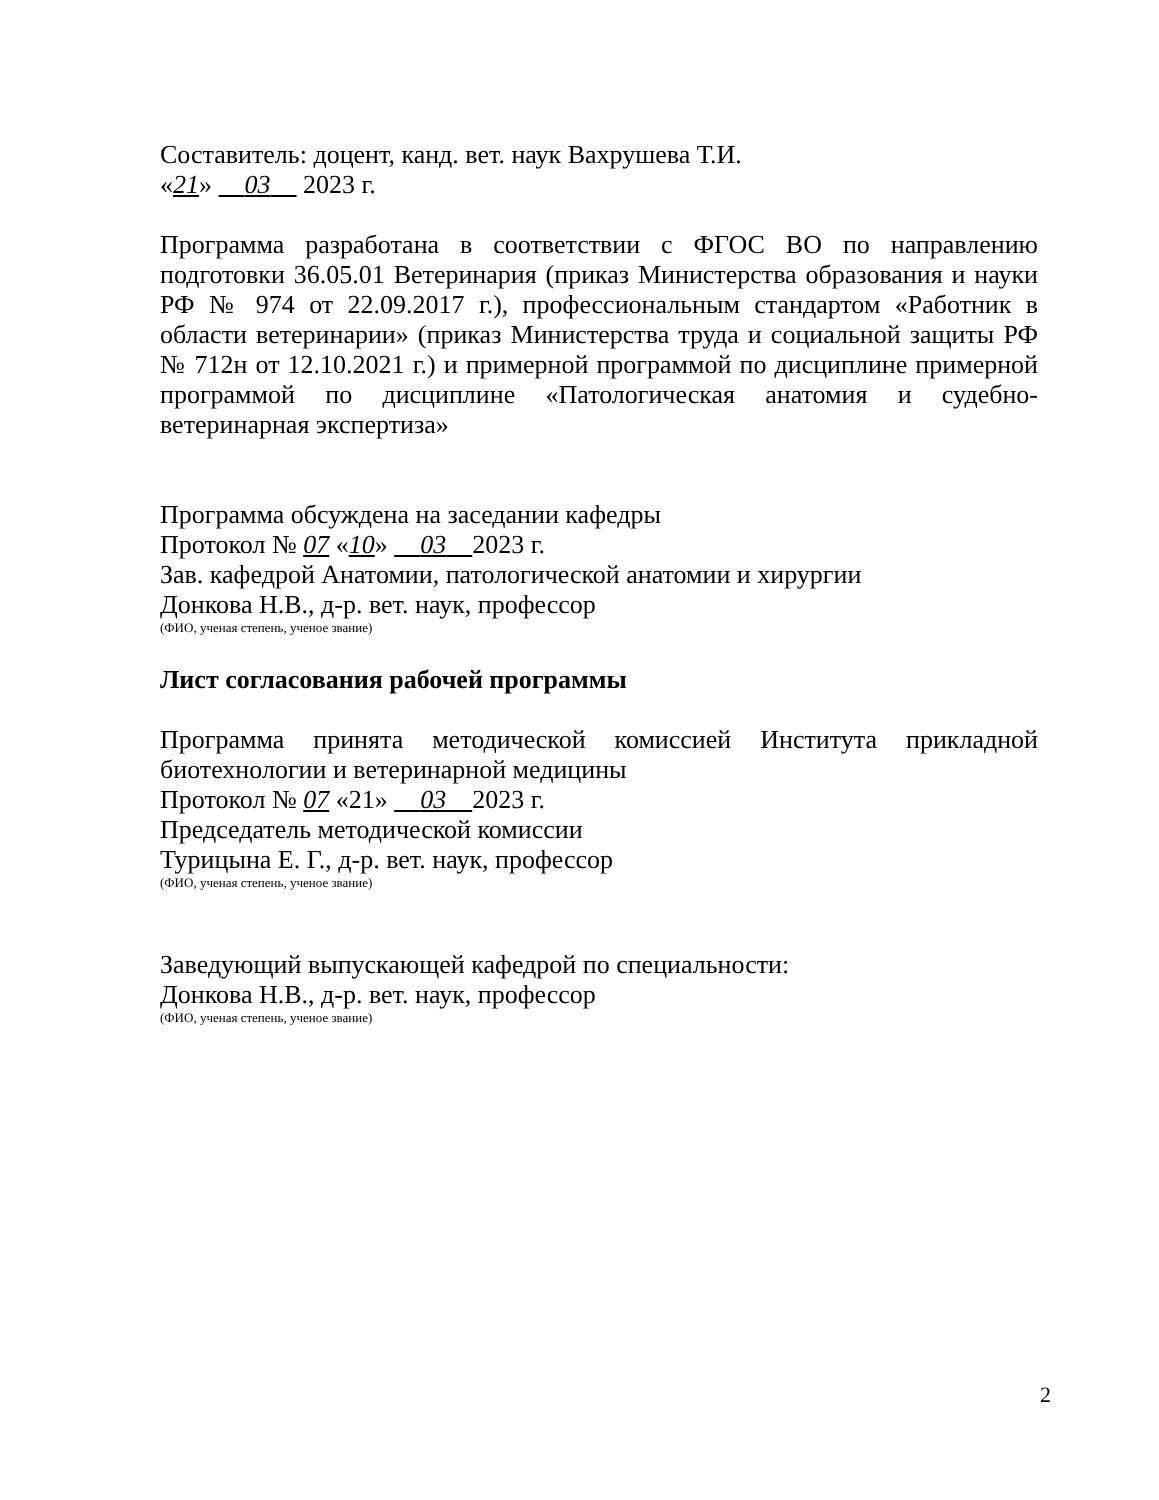Составитель: доцент, канд. вет. наук Вахрушева Т.И.
«21» 03 2023 г.
Программа разработана в соответствии с ФГОС ВО по направлению подготовки 36.05.01 Ветеринария (приказ Министерства образования и науки РФ № 974 от 22.09.2017 г.), профессиональным стандартом «Работник в области ветеринарии» (приказ Министерства труда и социальной защиты РФ № 712н от 12.10.2021 г.) и примерной программой по дисциплине примерной программой по дисциплине «Патологическая анатомия и судебно-ветеринарная экспертиза»
Программа обсуждена на заседании кафедры
Протокол № 07 «10» 03 2023 г.
Зав. кафедрой Анатомии, патологической анатомии и хирургии
Донкова Н.В., д-р. вет. наук, профессор
(ФИО, ученая степень, ученое звание)
Лист согласования рабочей программы
Программа принята методической комиссией Института прикладной биотехнологии и ветеринарной медицины
Протокол № 07 «21» 03 2023 г.
Председатель методической комиссии
Турицына Е. Г., д-р. вет. наук, профессор
(ФИО, ученая степень, ученое звание)
Заведующий выпускающей кафедрой по специальности:
Донкова Н.В., д-р. вет. наук, профессор
(ФИО, ученая степень, ученое звание)
2